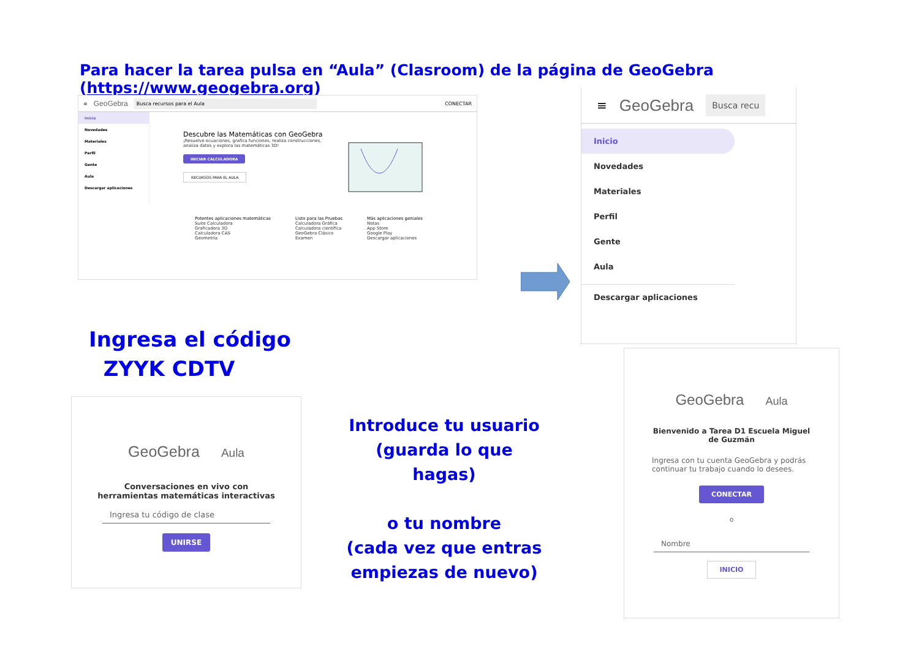Para hacer la tarea pulsa en “Aula” (Clasroom) de la página de GeoGebra (https://www.geogebra.org)
≡ GeoGebra Busca recursos para el Aula CONECTAR
Inicio
Novedades
Materiales
Perfil
Gente
Aula
Descargar aplicaciones
Descubre las Matemáticas con GeoGebra
¡Resuelve ecuaciones, grafica funciones, realiza construcciones, analiza datos y explora las matemáticas 3D!
INICIAR CALCULADORA
RECURSOS PARA EL AULA
Potentes aplicaciones matemáticas
Suite Calculadora
Graficadora 3D
Calculadora CAS
Geometría
Listo para las Pruebas
Calculadora Gráfica
Calculadora científica
GeoGebra Clásico
Examen
Más aplicaciones geniales
Notas
App Store
Google Play
Descargar aplicaciones
≡ GeoGebra Busca recu
Inicio
Novedades
Materiales
Perfil
Gente
Aula
Descargar aplicaciones
Ingresa el código
ZYYK CDTV
GeoGebra Aula
Conversaciones en vivo con herramientas matemáticas interactivas
Ingresa tu código de clase
UNIRSE
Introduce tu usuario
(guarda lo que hagas)
o tu nombre
(cada vez que entras empiezas de nuevo)
GeoGebra Aula
Bienvenido a Tarea D1 Escuela Miguel de Guzmán
Ingresa con tu cuenta GeoGebra y podrás continuar tu trabajo cuando lo desees.
CONECTAR
o
Nombre
INICIO